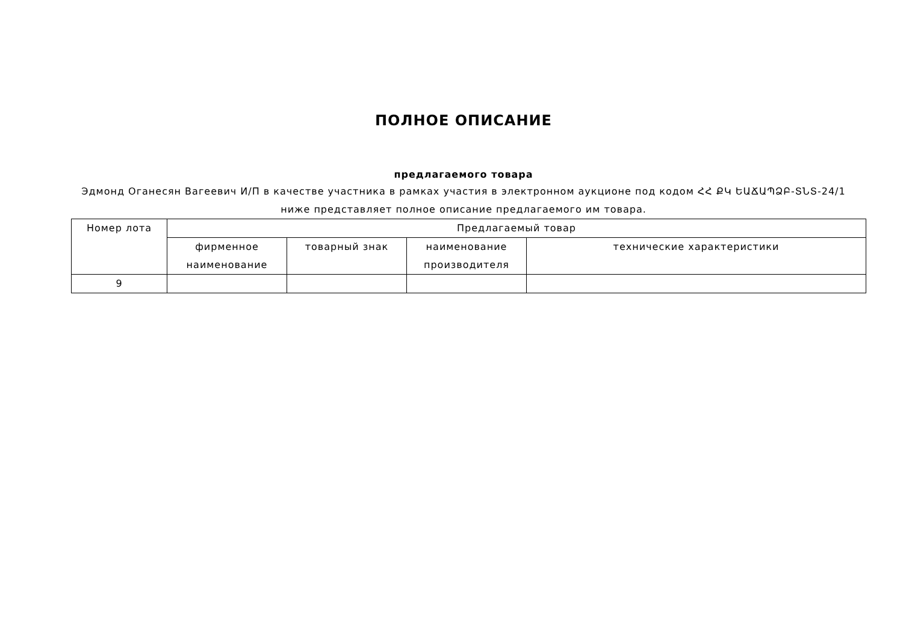ПОЛНОЕ ОПИСАНИЕ
предлагаемого товара
Эдмонд Оганесян Вагеевич И/П в качестве участника в рамках участия в электронном аукционе под кодом ՀՀ ՔԿ ԵԱՃԱՊՁԲ-ՏՆՏ-24/1 ниже представляет полное описание предлагаемого им товара.
| Номер лота | Предлагаемый товар | | | |
| --- | --- | --- | --- | --- |
| | фирменное наименование | товарный знак | наименование производителя | технические характеристики |
| 9 | | | | |